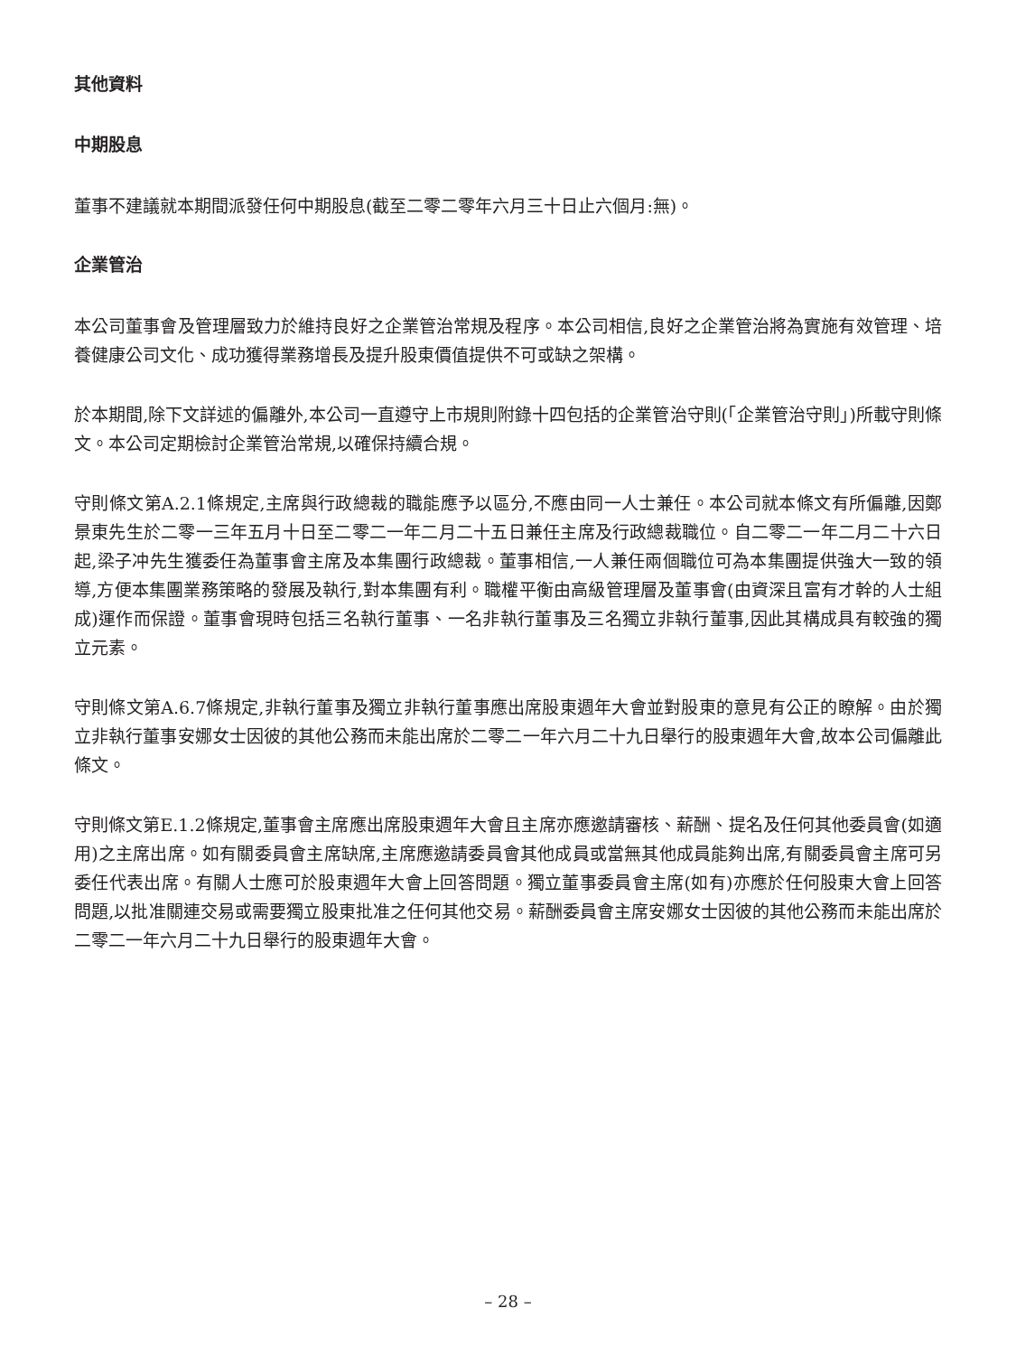其他資料
中期股息
董事不建議就本期間派發任何中期股息(截至二零二零年六月三十日止六個月:無)。
企業管治
本公司董事會及管理層致力於維持良好之企業管治常規及程序。本公司相信,良好之企業管治將為實施有效管理、培養健康公司文化、成功獲得業務增長及提升股東價值提供不可或缺之架構。
於本期間,除下文詳述的偏離外,本公司一直遵守上市規則附錄十四包括的企業管治守則(「企業管治守則」)所載守則條文。本公司定期檢討企業管治常規,以確保持續合規。
守則條文第A.2.1條規定,主席與行政總裁的職能應予以區分,不應由同一人士兼任。本公司就本條文有所偏離,因鄭景東先生於二零一三年五月十日至二零二一年二月二十五日兼任主席及行政總裁職位。自二零二一年二月二十六日起,梁子冲先生獲委任為董事會主席及本集團行政總裁。董事相信,一人兼任兩個職位可為本集團提供強大一致的領導,方便本集團業務策略的發展及執行,對本集團有利。職權平衡由高級管理層及董事會(由資深且富有才幹的人士組成)運作而保證。董事會現時包括三名執行董事、一名非執行董事及三名獨立非執行董事,因此其構成具有較強的獨立元素。
守則條文第A.6.7條規定,非執行董事及獨立非執行董事應出席股東週年大會並對股東的意見有公正的瞭解。由於獨立非執行董事安娜女士因彼的其他公務而未能出席於二零二一年六月二十九日舉行的股東週年大會,故本公司偏離此條文。
守則條文第E.1.2條規定,董事會主席應出席股東週年大會且主席亦應邀請審核、薪酬、提名及任何其他委員會(如適用)之主席出席。如有關委員會主席缺席,主席應邀請委員會其他成員或當無其他成員能夠出席,有關委員會主席可另委任代表出席。有關人士應可於股東週年大會上回答問題。獨立董事委員會主席(如有)亦應於任何股東大會上回答問題,以批准關連交易或需要獨立股東批准之任何其他交易。薪酬委員會主席安娜女士因彼的其他公務而未能出席於二零二一年六月二十九日舉行的股東週年大會。
– 28 –